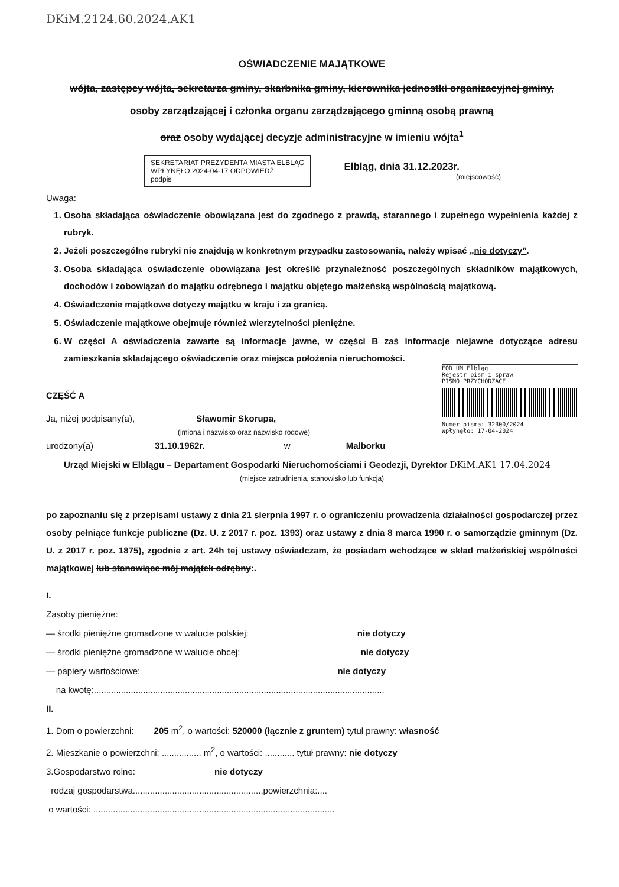DKiM.2124.60.2024.AK1
OŚWIADCZENIE MAJĄTKOWE
wójta, zastępcy wójta, sekretarza gminy, skarbnika gminy, kierownika jednostki organizacyjnej gminy,
osoby zarządzającej i członka organu zarządzającego gminną osobą prawną
oraz osoby wydającej decyzje administracyjne w imieniu wójta<sup>1</sup>
SEKRETARIAT PREZYDENTA MIASTA ELBLĄG
WPŁYNĘŁO 2024-04-17 ODPOWIEDŹ
podpis
Elbląg, dnia 31.12.2023r.
(miejscowość)
Uwaga:
1. Osoba składająca oświadczenie obowiązana jest do zgodnego z prawdą, starannego i zupełnego wypełnienia każdej z rubryk.
2. Jeżeli poszczególne rubryki nie znajdują w konkretnym przypadku zastosowania, należy wpisać „nie dotyczy”.
3. Osoba składająca oświadczenie obowiązana jest określić przynależność poszczególnych składników majątkowych, dochodów i zobowiązań do majątku odrębnego i majątku objętego małżeńską wspólnością majątkową.
4. Oświadczenie majątkowe dotyczy majątku w kraju i za granicą.
5. Oświadczenie majątkowe obejmuje również wierzytelności pieniężne.
6. W części A oświadczenia zawarte są informacje jawne, w części B zaś informacje niejawne dotyczące adresu zamieszkania składającego oświadczenie oraz miejsca położenia nieruchomości.
EOD UM Elbląg
Rejestr pism i spraw
PISMO PRZYCHODZACE
Numer pisma: 32300/2024
Wpłynęło: 17-04-2024
CZĘŚĆ A
Ja, niżej podpisany(a), Sławomir Skorupa,
(imiona i nazwisko oraz nazwisko rodowe)
urodzony(a) 31.10.1962r. w Malborku
Urząd Miejski w Elblągu – Departament Gospodarki Nieruchomościami i Geodezji, Dyrektor DKiM.AK1 17.04.2024
(miejsce zatrudnienia, stanowisko lub funkcja)
po zapoznaniu się z przepisami ustawy z dnia 21 sierpnia 1997 r. o ograniczeniu prowadzenia działalności gospodarczej przez osoby pełniące funkcje publiczne (Dz. U. z 2017 r. poz. 1393) oraz ustawy z dnia 8 marca 1990 r. o samorządzie gminnym (Dz. U. z 2017 r. poz. 1875), zgodnie z art. 24h tej ustawy oświadczam, że posiadam wchodzące w skład małżeńskiej wspólności majątkowej lub stanowiące mój majątek odrębny:.
I.
Zasoby pieniężne:
— środki pieniężne gromadzone w walucie polskiej: nie dotyczy
— środki pieniężne gromadzone w walucie obcej: nie dotyczy
— papiery wartościowe: nie dotyczy
na kwotę:......................................................................................................................
II.
1. Dom o powierzchni: 205 m<sup>2</sup>, o wartości: 520000 (łącznie z gruntem) tytuł prawny: własność
2. Mieszkanie o powierzchni: ................ m<sup>2</sup>, o wartości: ............ tytuł prawny: nie dotyczy
3.Gospodarstwo rolne: nie dotyczy
rodzaj gospodarstwa....................................................,powierzchnia:....
o wartości: ..................................................................................................